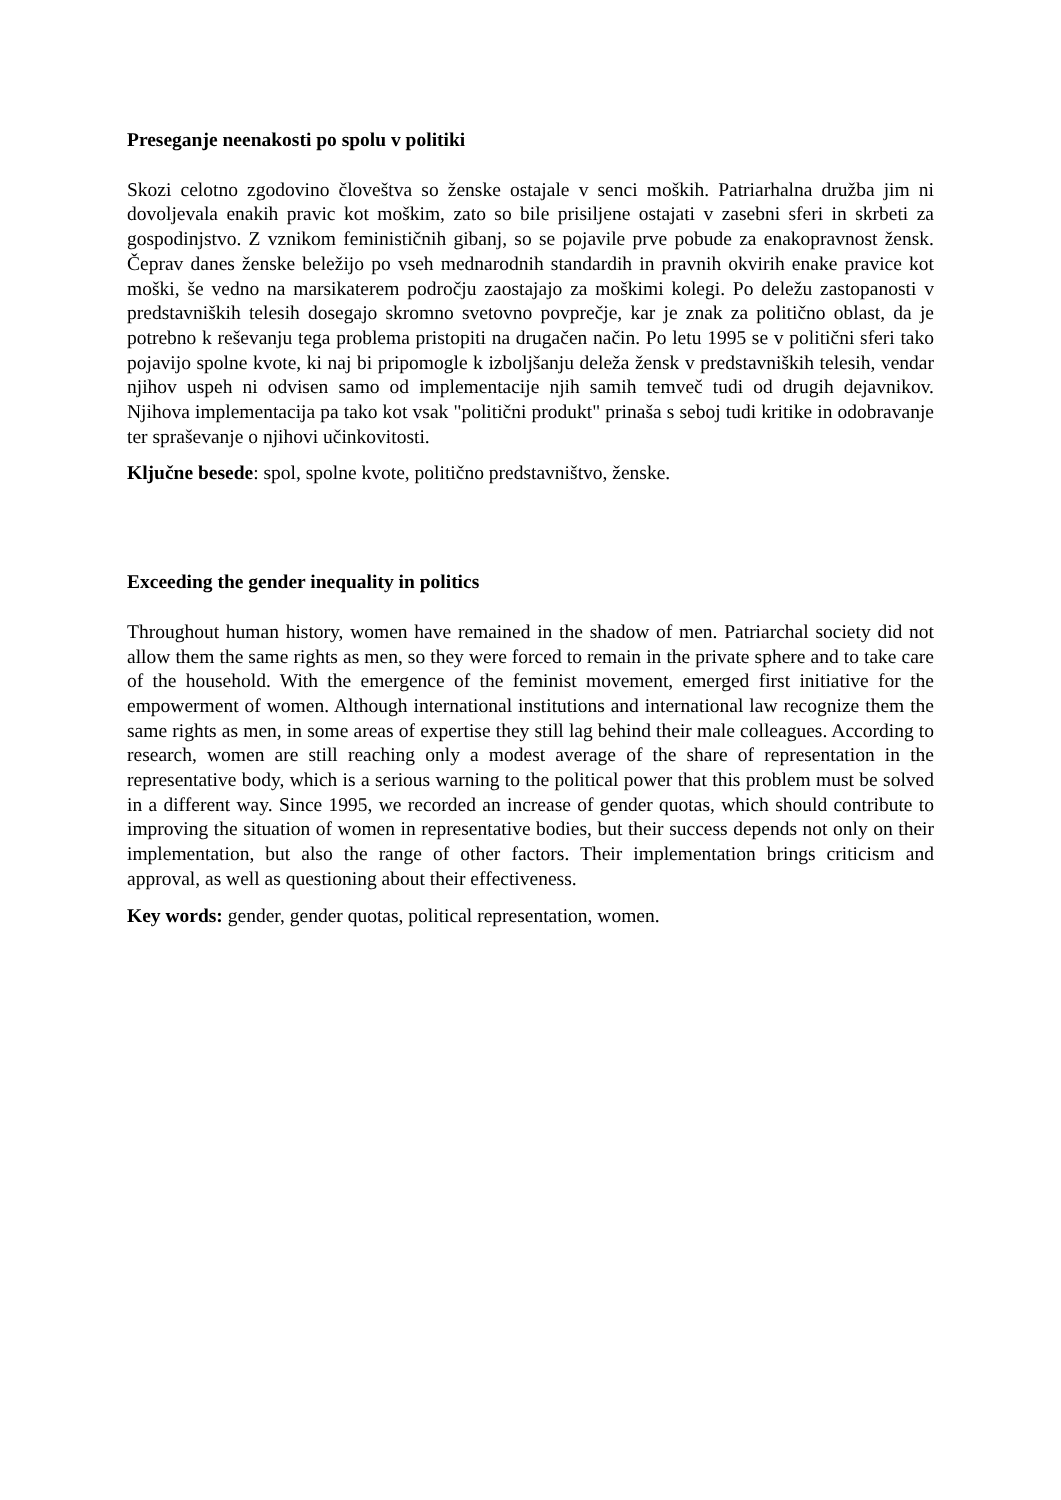Preseganje neenakosti po spolu v politiki
Skozi celotno zgodovino človeštva so ženske ostajale v senci moških. Patriarhalna družba jim ni dovoljevala enakih pravic kot moškim, zato so bile prisiljene ostajati v zasebni sferi in skrbeti za gospodinjstvo. Z vznikom feminističnih gibanj, so se pojavile prve pobude za enakopravnost žensk. Čeprav danes ženske beležijo po vseh mednarodnih standardih in pravnih okvirih enake pravice kot moški, še vedno na marsikaterem področju zaostajajo za moškimi kolegi. Po deležu zastopanosti v predstavniških telesih dosegajo skromno svetovno povprečje, kar je znak za politično oblast, da je potrebno k reševanju tega problema pristopiti na drugačen način. Po letu 1995 se v politični sferi tako pojavijo spolne kvote, ki naj bi pripomogle k izboljšanju deleža žensk v predstavniških telesih, vendar njihov uspeh ni odvisen samo od implementacije njih samih temveč tudi od drugih dejavnikov. Njihova implementacija pa tako kot vsak "politični produkt" prinaša s seboj tudi kritike in odobravanje ter spraševanje o njihovi učinkovitosti.
Ključne besede: spol, spolne kvote, politično predstavništvo, ženske.
Exceeding the gender inequality in politics
Throughout human history, women have remained in the shadow of men. Patriarchal society did not allow them the same rights as men, so they were forced to remain in the private sphere and to take care of the household. With the emergence of the feminist movement, emerged first initiative for the empowerment of women. Although international institutions and international law recognize them the same rights as men, in some areas of expertise they still lag behind their male colleagues. According to research, women are still reaching only a modest average of the share of representation in the representative body, which is a serious warning to the political power that this problem must be solved in a different way. Since 1995, we recorded an increase of gender quotas, which should contribute to improving the situation of women in representative bodies, but their success depends not only on their implementation, but also the range of other factors. Their implementation brings criticism and approval, as well as questioning about their effectiveness.
Key words: gender, gender quotas, political representation, women.